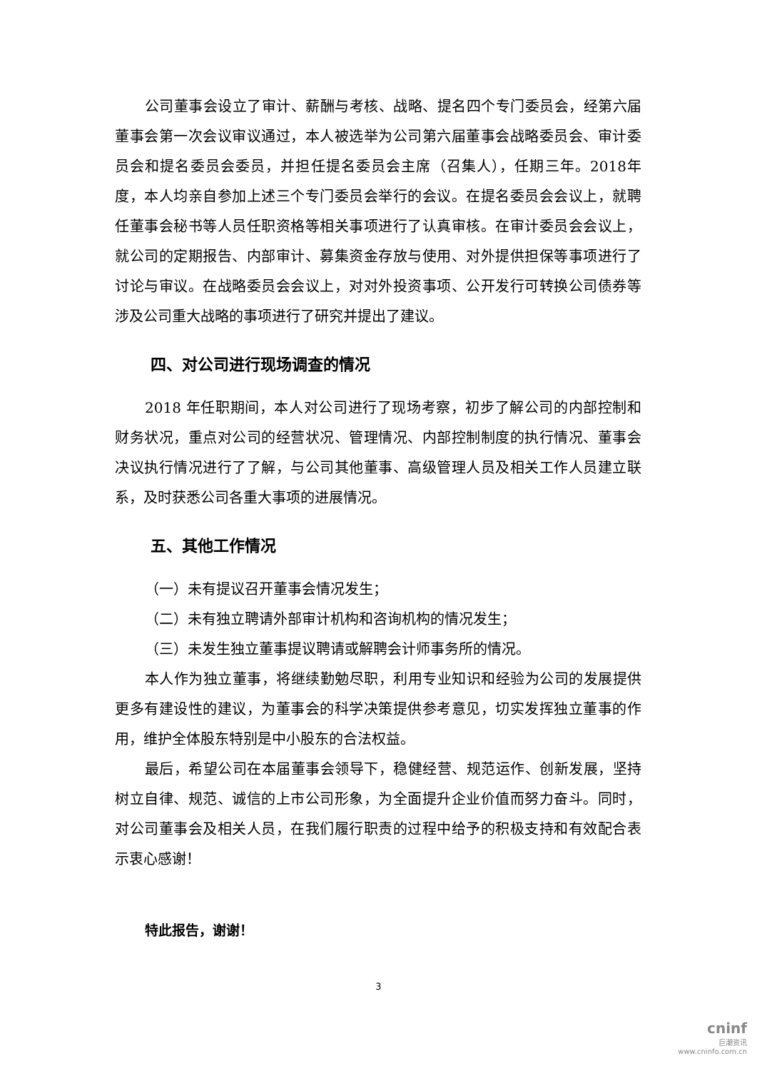公司董事会设立了审计、薪酬与考核、战略、提名四个专门委员会，经第六届董事会第一次会议审议通过，本人被选举为公司第六届董事会战略委员会、审计委员会和提名委员会委员，并担任提名委员会主席（召集人），任期三年。2018年度，本人均亲自参加上述三个专门委员会举行的会议。在提名委员会会议上，就聘任董事会秘书等人员任职资格等相关事项进行了认真审核。在审计委员会会议上，就公司的定期报告、内部审计、募集资金存放与使用、对外提供担保等事项进行了讨论与审议。在战略委员会会议上，对对外投资事项、公开发行可转换公司债券等涉及公司重大战略的事项进行了研究并提出了建议。
四、对公司进行现场调查的情况
2018 年任职期间，本人对公司进行了现场考察，初步了解公司的内部控制和财务状况，重点对公司的经营状况、管理情况、内部控制制度的执行情况、董事会决议执行情况进行了了解，与公司其他董事、高级管理人员及相关工作人员建立联系，及时获悉公司各重大事项的进展情况。
五、其他工作情况
（一）未有提议召开董事会情况发生；
（二）未有独立聘请外部审计机构和咨询机构的情况发生；
（三）未发生独立董事提议聘请或解聘会计师事务所的情况。
本人作为独立董事，将继续勤勉尽职，利用专业知识和经验为公司的发展提供更多有建设性的建议，为董事会的科学决策提供参考意见，切实发挥独立董事的作用，维护全体股东特别是中小股东的合法权益。
最后，希望公司在本届董事会领导下，稳健经营、规范运作、创新发展，坚持树立自律、规范、诚信的上市公司形象，为全面提升企业价值而努力奋斗。同时，对公司董事会及相关人员，在我们履行职责的过程中给予的积极支持和有效配合表示衷心感谢！
特此报告，谢谢！
3
cninf
巨潮资讯
www.cninfo.com.cn